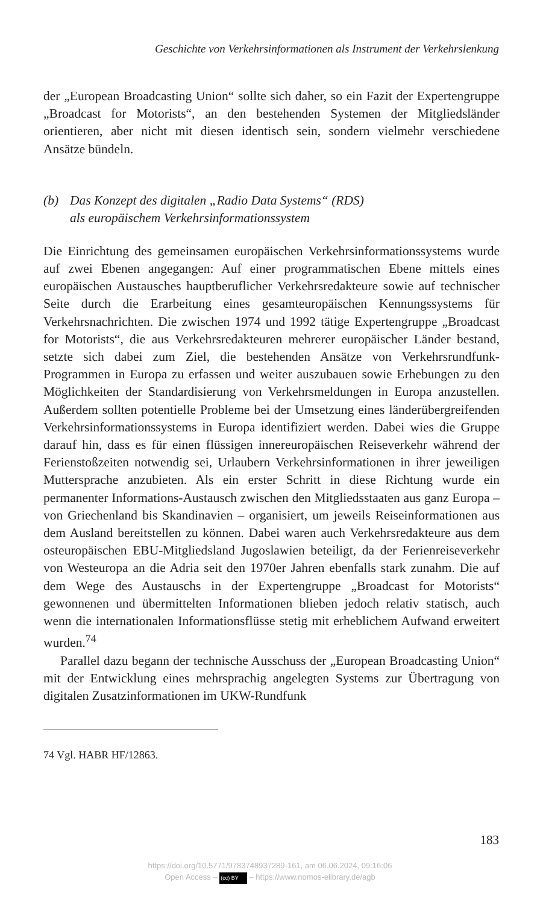Geschichte von Verkehrsinformationen als Instrument der Verkehrslenkung
der „European Broadcasting Union“ sollte sich daher, so ein Fazit der Expertengruppe „Broadcast for Motorists“, an den bestehenden Systemen der Mitgliedsländer orientieren, aber nicht mit diesen identisch sein, sondern vielmehr verschiedene Ansätze bündeln.
(b) Das Konzept des digitalen „Radio Data Systems“ (RDS)
als europäischem Verkehrsinformationssystem
Die Einrichtung des gemeinsamen europäischen Verkehrsinformationssystems wurde auf zwei Ebenen angegangen: Auf einer programmatischen Ebene mittels eines europäischen Austausches hauptberuflicher Verkehrsredakteure sowie auf technischer Seite durch die Erarbeitung eines gesamteuropäischen Kennungssystems für Verkehrsnachrichten. Die zwischen 1974 und 1992 tätige Expertengruppe „Broadcast for Motorists“, die aus Verkehrsredakteuren mehrerer europäischer Länder bestand, setzte sich dabei zum Ziel, die bestehenden Ansätze von Verkehrsrundfunk-Programmen in Europa zu erfassen und weiter auszubauen sowie Erhebungen zu den Möglichkeiten der Standardisierung von Verkehrsmeldungen in Europa anzustellen. Außerdem sollten potentielle Probleme bei der Umsetzung eines länderübergreifenden Verkehrsinformationssystems in Europa identifiziert werden. Dabei wies die Gruppe darauf hin, dass es für einen flüssigen innereuropäischen Reiseverkehr während der Ferienstoßzeiten notwendig sei, Urlaubern Verkehrsinformationen in ihrer jeweiligen Muttersprache anzubieten. Als ein erster Schritt in diese Richtung wurde ein permanenter Informations-Austausch zwischen den Mitgliedsstaaten aus ganz Europa – von Griechenland bis Skandinavien – organisiert, um jeweils Reiseinformationen aus dem Ausland bereitstellen zu können. Dabei waren auch Verkehrsredakteure aus dem osteuropäischen EBU-Mitgliedsland Jugoslawien beteiligt, da der Ferienreiseverkehr von Westeuropa an die Adria seit den 1970er Jahren ebenfalls stark zunahm. Die auf dem Wege des Austauschs in der Expertengruppe „Broadcast for Motorists“ gewonnenen und übermittelten Informationen blieben jedoch relativ statisch, auch wenn die internationalen Informationsflüsse stetig mit erheblichem Aufwand erweitert wurden.<sup>74</sup>
Parallel dazu begann der technische Ausschuss der „European Broadcasting Union“ mit der Entwicklung eines mehrsprachig angelegten Systems zur Übertragung von digitalen Zusatzinformationen im UKW-Rundfunk
74 Vgl. HABR HF/12863.
183
https://doi.org/10.5771/9783748937289-161, am 06.06.2024, 09:16:06
Open Access – (cc) BY – https://www.nomos-elibrary.de/agb